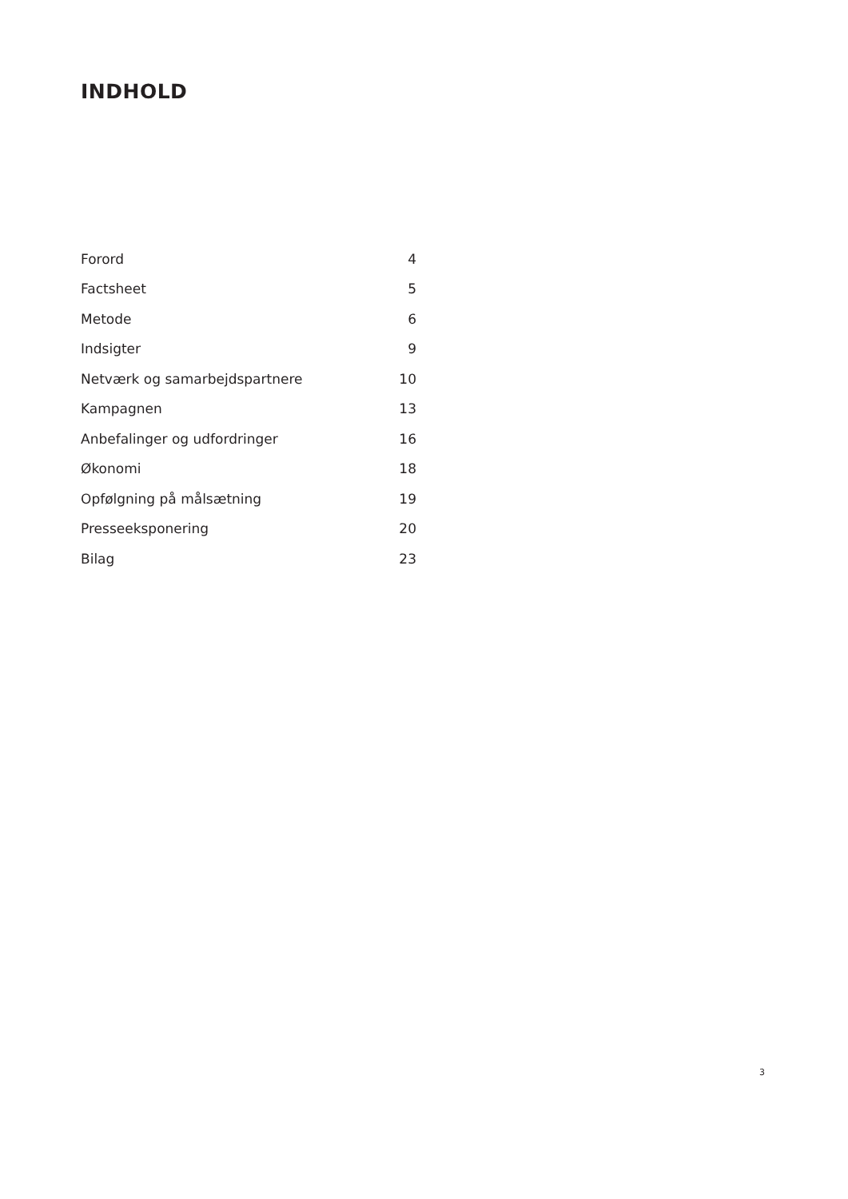INDHOLD
| Forord | 4 |
| Factsheet | 5 |
| Metode | 6 |
| Indsigter | 9 |
| Netværk og samarbejdspartnere | 10 |
| Kampagnen | 13 |
| Anbefalinger og udfordringer | 16 |
| Økonomi | 18 |
| Opfølgning på målsætning | 19 |
| Presseeksponering | 20 |
| Bilag | 23 |
3